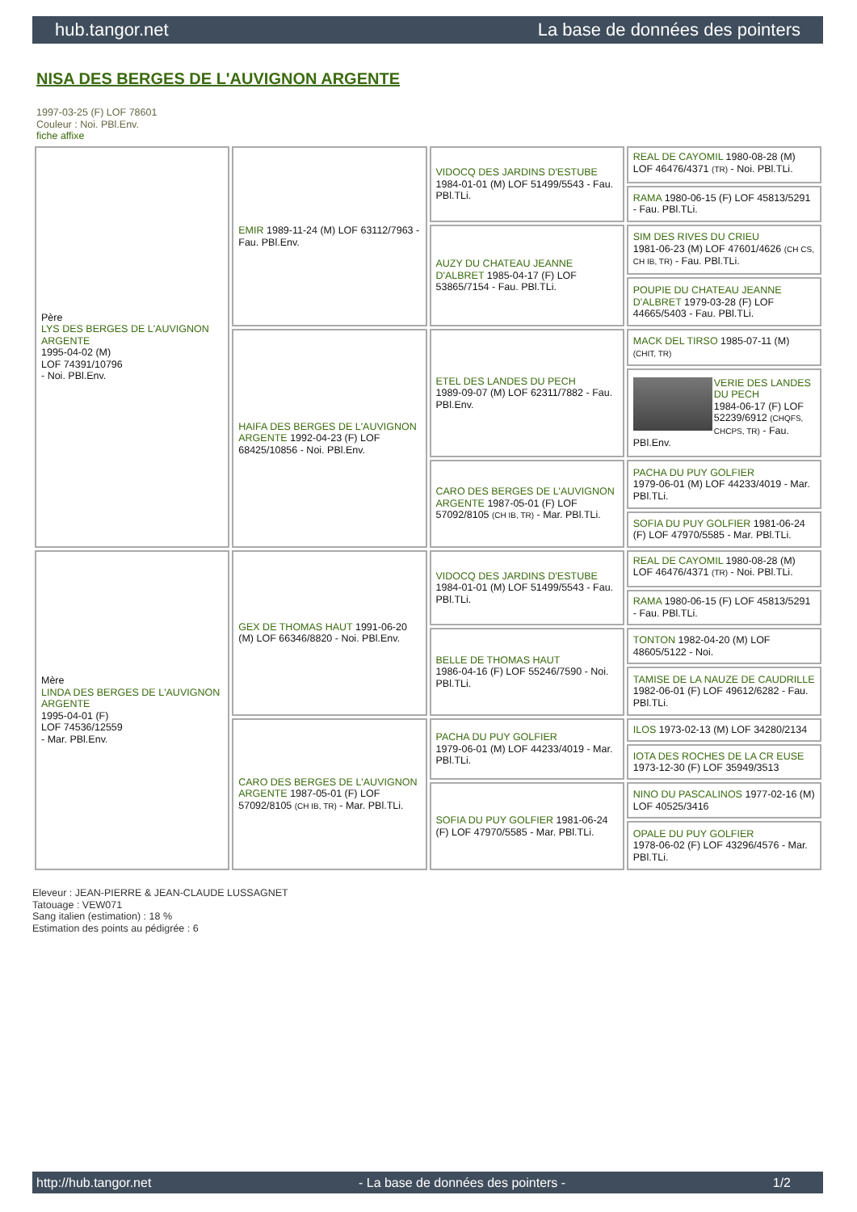hub.tangor.net La base de données des pointers
NISA DES BERGES DE L'AUVIGNON ARGENTE
1997-03-25 (F) LOF 78601
Couleur : Noi. PBl.Env.
fiche affixe
| Père LYS DES BERGES DE L'AUVIGNON ARGENTE 1995-04-02 (M) LOF 74391/10796 - Noi. PBl.Env. | EMIR 1989-11-24 (M) LOF 63112/7963 - Fau. PBl.Env. | VIDOCQ DES JARDINS D'ESTUBE 1984-01-01 (M) LOF 51499/5543 - Fau. PBl.TLi. | REAL DE CAYOMIL 1980-08-28 (M) LOF 46476/4371 (TR) - Noi. PBl.TLi. |
| | | | RAMA 1980-06-15 (F) LOF 45813/5291 - Fau. PBl.TLi. |
| | | AUZY DU CHATEAU JEANNE D'ALBRET 1985-04-17 (F) LOF 53865/7154 - Fau. PBl.TLi. | SIM DES RIVES DU CRIEU 1981-06-23 (M) LOF 47601/4626 (CH CS, CH IB, TR) - Fau. PBl.TLi. |
| | | | POUPIE DU CHATEAU JEANNE D'ALBRET 1979-03-28 (F) LOF 44665/5403 - Fau. PBl.TLi. |
| | HAIFA DES BERGES DE L'AUVIGNON ARGENTE 1992-04-23 (F) LOF 68425/10856 - Noi. PBl.Env. | ETEL DES LANDES DU PECH 1989-09-07 (M) LOF 62311/7882 - Fau. PBl.Env. | MACK DEL TIRSO 1985-07-11 (M) (CHIT, TR) |
| | | | VERIE DES LANDES DU PECH 1984-06-17 (F) LOF 52239/6912 (CHQFS, CHCPS, TR) - Fau. PBl.Env. |
| | | CARO DES BERGES DE L'AUVIGNON ARGENTE 1987-05-01 (F) LOF 57092/8105 (CH IB, TR) - Mar. PBl.TLi. | PACHA DU PUY GOLFIER 1979-06-01 (M) LOF 44233/4019 - Mar. PBl.TLi. |
| | | | SOFIA DU PUY GOLFIER 1981-06-24 (F) LOF 47970/5585 - Mar. PBl.TLi. |
| Mère LINDA DES BERGES DE L'AUVIGNON ARGENTE 1995-04-01 (F) LOF 74536/12559 - Mar. PBl.Env. | GEX DE THOMAS HAUT 1991-06-20 (M) LOF 66346/8820 - Noi. PBl.Env. | VIDOCQ DES JARDINS D'ESTUBE 1984-01-01 (M) LOF 51499/5543 - Fau. PBl.TLi. | REAL DE CAYOMIL 1980-08-28 (M) LOF 46476/4371 (TR) - Noi. PBl.TLi. |
| | | | RAMA 1980-06-15 (F) LOF 45813/5291 - Fau. PBl.TLi. |
| | | BELLE DE THOMAS HAUT 1986-04-16 (F) LOF 55246/7590 - Noi. PBl.TLi. | TONTON 1982-04-20 (M) LOF 48605/5122 - Noi. |
| | | | TAMISE DE LA NAUZE DE CAUDRILLE 1982-06-01 (F) LOF 49612/6282 - Fau. PBl.TLi. |
| | CARO DES BERGES DE L'AUVIGNON ARGENTE 1987-05-01 (F) LOF 57092/8105 (CH IB, TR) - Mar. PBl.TLi. | PACHA DU PUY GOLFIER 1979-06-01 (M) LOF 44233/4019 - Mar. PBl.TLi. | ILOS 1973-02-13 (M) LOF 34280/2134 |
| | | | IOTA DES ROCHES DE LA CR EUSE 1973-12-30 (F) LOF 35949/3513 |
| | | SOFIA DU PUY GOLFIER 1981-06-24 (F) LOF 47970/5585 - Mar. PBl.TLi. | NINO DU PASCALINOS 1977-02-16 (M) LOF 40525/3416 |
| | | | OPALE DU PUY GOLFIER 1978-06-02 (F) LOF 43296/4576 - Mar. PBl.TLi. |
Eleveur : JEAN-PIERRE & JEAN-CLAUDE LUSSAGNET
Tatouage : VEW071
Sang italien (estimation) : 18 %
Estimation des points au pédigrée : 6
http://hub.tangor.net - La base de données des pointers - 1/2